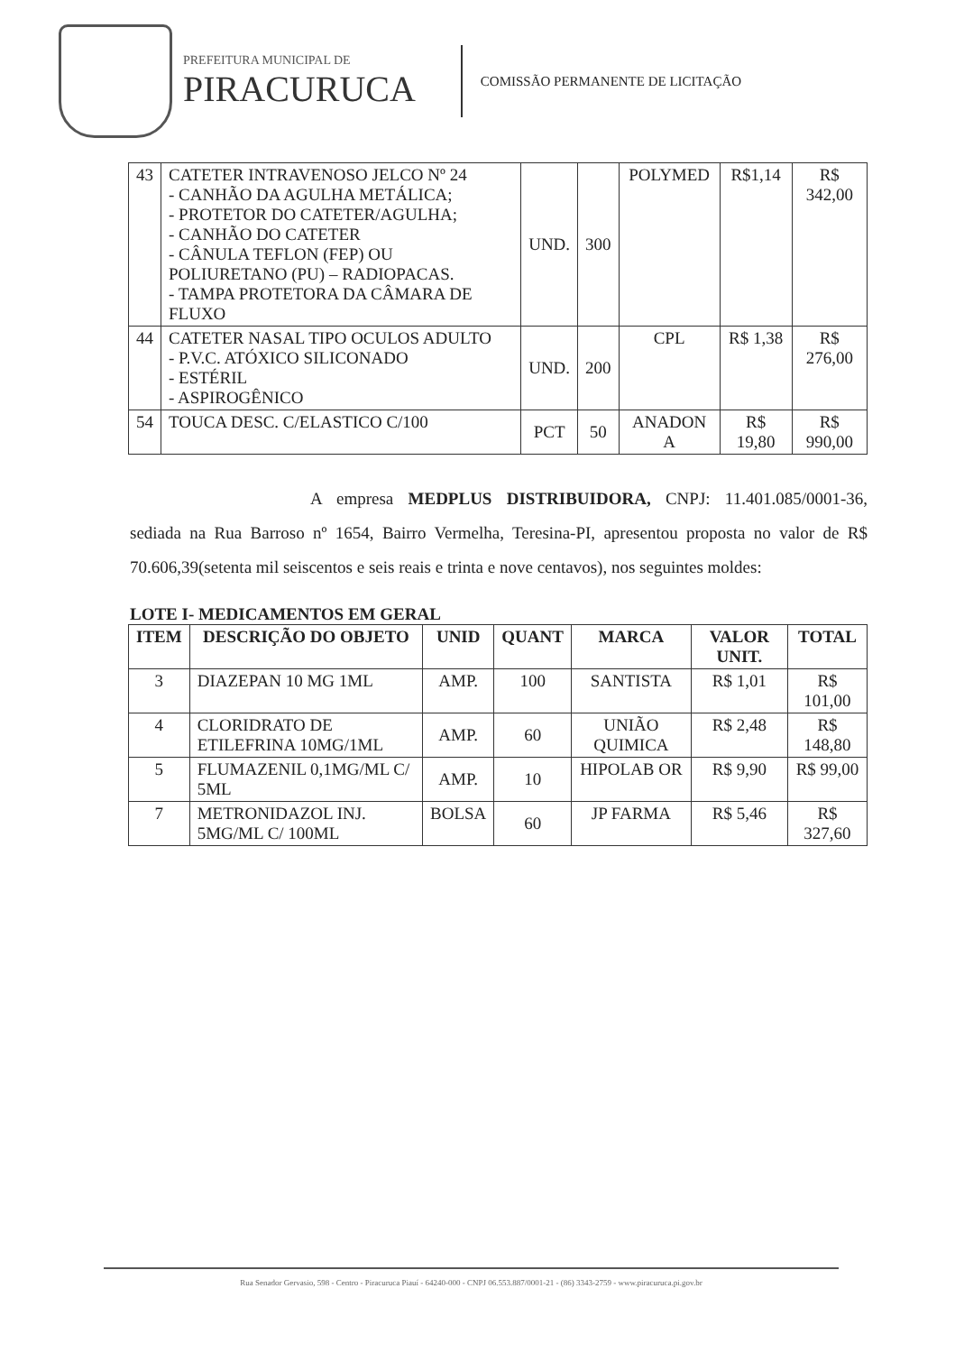PREFEITURA MUNICIPAL DE
PIRACURUCA
COMISSÃO PERMANENTE DE LICITAÇÃO
| 43 | CATETER INTRAVENOSO JELCO Nº 24 - CANHÃO DA AGULHA METÁLICA; - PROTETOR DO CATETER/AGULHA; - CANHÃO DO CATETER - CÂNULA TEFLON (FEP) OU POLIURETANO (PU) – RADIOPACAS. - TAMPA PROTETORA DA CÂMARA DE FLUXO | UND. | 300 | POLYMED | R$1,14 | R$ 342,00 |
| 44 | CATETER NASAL TIPO OCULOS ADULTO - P.V.C. ATÓXICO SILICONADO - ESTÉRIL - ASPIROGÊNICO | UND. | 200 | CPL | R$ 1,38 | R$ 276,00 |
| 54 | TOUCA DESC. C/ELASTICO C/100 | PCT | 50 | ANADON A | R$ 19,80 | R$ 990,00 |
A empresa MEDPLUS DISTRIBUIDORA, CNPJ: 11.401.085/0001-36, sediada na Rua Barroso nº 1654, Bairro Vermelha, Teresina-PI, apresentou proposta no valor de R$ 70.606,39(setenta mil seiscentos e seis reais e trinta e nove centavos), nos seguintes moldes:
LOTE I- MEDICAMENTOS EM GERAL
| ITEM | DESCRIÇÃO DO OBJETO | UNID | QUANT | MARCA | VALOR UNIT. | TOTAL |
| --- | --- | --- | --- | --- | --- | --- |
| 3 | DIAZEPAN 10 MG 1ML | AMP. | 100 | SANTISTA | R$ 1,01 | R$ 101,00 |
| 4 | CLORIDRATO DE ETILEFRINA 10MG/1ML | AMP. | 60 | UNIÃO QUIMICA | R$ 2,48 | R$ 148,80 |
| 5 | FLUMAZENIL 0,1MG/ML C/ 5ML | AMP. | 10 | HIPOLAB OR | R$ 9,90 | R$ 99,00 |
| 7 | METRONIDAZOL INJ. 5MG/ML C/ 100ML | BOLSA | 60 | JP FARMA | R$ 5,46 | R$ 327,60 |
Rua Senador Gervasio, 598 - Centro - Piracuruca Piauí - 64240-000 - CNPJ 06.553.887/0001-21 - (86) 3343-2759 - www.piracuruca.pi.gov.br